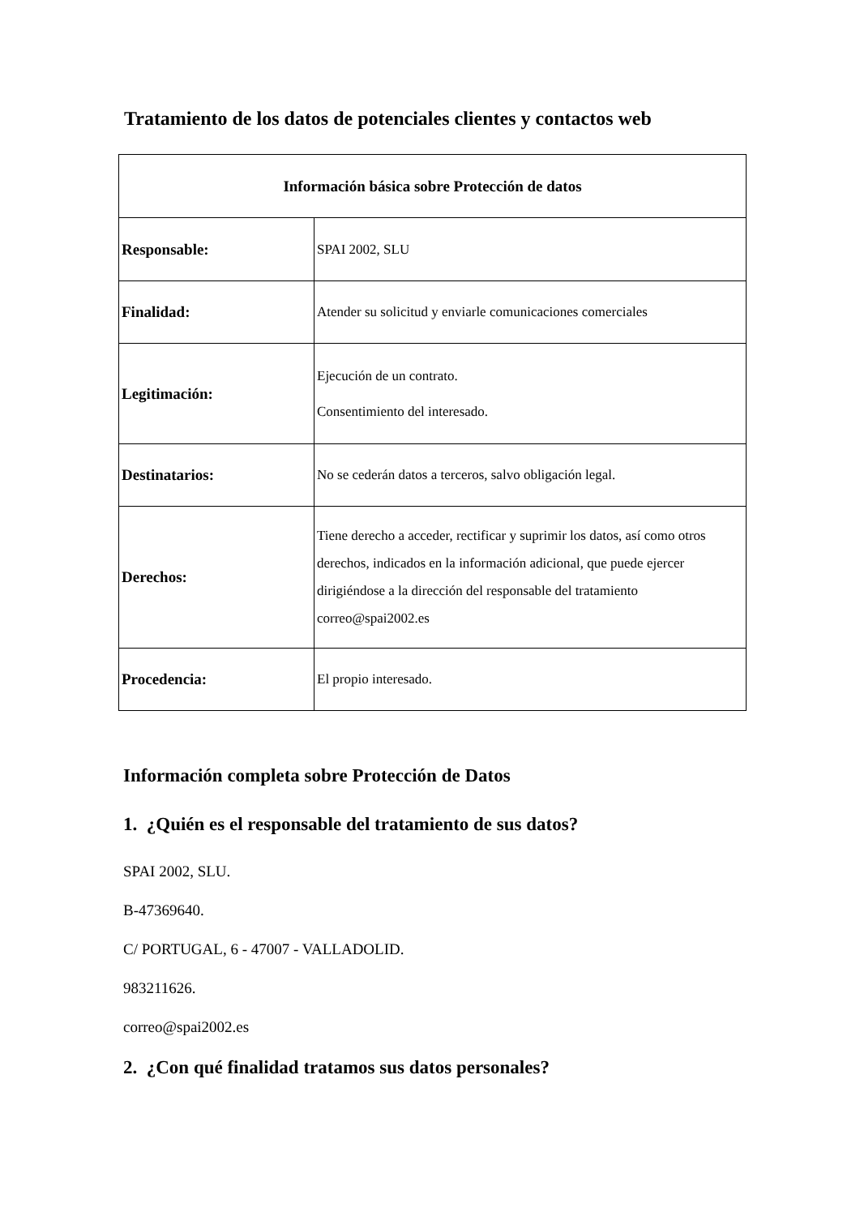Tratamiento de los datos de potenciales clientes y contactos web
| Información básica sobre Protección de datos | |
| --- | --- |
| Responsable: | SPAI 2002, SLU |
| Finalidad: | Atender su solicitud y enviarle comunicaciones comerciales |
| Legitimación: | Ejecución de un contrato. Consentimiento del interesado. |
| Destinatarios: | No se cederán datos a terceros, salvo obligación legal. |
| Derechos: | Tiene derecho a acceder, rectificar y suprimir los datos, así como otros derechos, indicados en la información adicional, que puede ejercer dirigiéndose a la dirección del responsable del tratamiento correo@spai2002.es |
| Procedencia: | El propio interesado. |
Información completa sobre Protección de Datos
1. ¿Quién es el responsable del tratamiento de sus datos?
SPAI 2002, SLU.
B-47369640.
C/ PORTUGAL, 6 - 47007 - VALLADOLID.
983211626.
correo@spai2002.es
2. ¿Con qué finalidad tratamos sus datos personales?